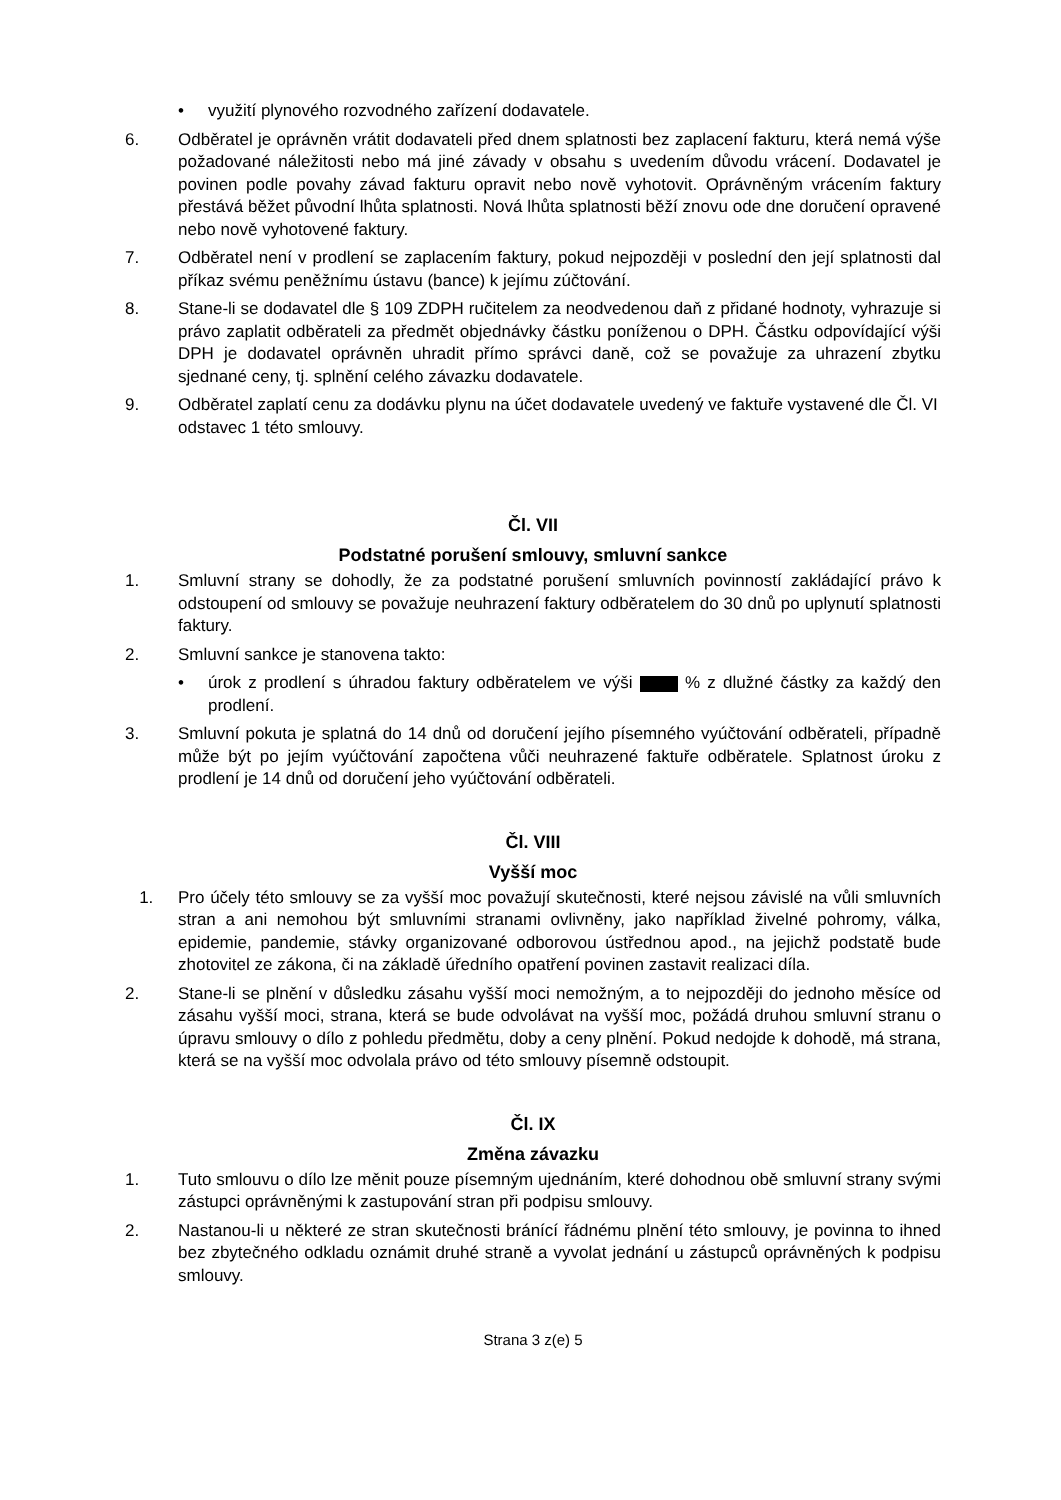• využití plynového rozvodného zařízení dodavatele.
6. Odběratel je oprávněn vrátit dodavateli před dnem splatnosti bez zaplacení fakturu, která nemá výše požadované náležitosti nebo má jiné závady v obsahu s uvedením důvodu vrácení. Dodavatel je povinen podle povahy závad fakturu opravit nebo nově vyhotovit. Oprávněným vrácením faktury přestává běžet původní lhůta splatnosti. Nová lhůta splatnosti běží znovu ode dne doručení opravené nebo nově vyhotovené faktury.
7. Odběratel není v prodlení se zaplacením faktury, pokud nejpozději v poslední den její splatnosti dal příkaz svému peněžnímu ústavu (bance) k jejímu zúčtování.
8. Stane-li se dodavatel dle § 109 ZDPH ručitelem za neodvedenou daň z přidané hodnoty, vyhrazuje si právo zaplatit odběrateli za předmět objednávky částku poníženou o DPH. Částku odpovídající výši DPH je dodavatel oprávněn uhradit přímo správci daně, což se považuje za uhrazení zbytku sjednané ceny, tj. splnění celého závazku dodavatele.
9. Odběratel zaplatí cenu za dodávku plynu na účet dodavatele uvedený ve faktuře vystavené dle Čl. VI odstavec 1 této smlouvy.
Čl. VII
Podstatné porušení smlouvy, smluvní sankce
1. Smluvní strany se dohodly, že za podstatné porušení smluvních povinností zakládající právo k odstoupení od smlouvy se považuje neuhrazení faktury odběratelem do 30 dnů po uplynutí splatnosti faktury.
2. Smluvní sankce je stanovena takto:
• úrok z prodlení s úhradou faktury odběratelem ve výši % z dlužné částky za každý den prodlení.
3. Smluvní pokuta je splatná do 14 dnů od doručení jejího písemného vyúčtování odběrateli, případně může být po jejím vyúčtování započtena vůči neuhrazené faktuře odběratele. Splatnost úroku z prodlení je 14 dnů od doručení jeho vyúčtování odběrateli.
Čl. VIII
Vyšší moc
1. Pro účely této smlouvy se za vyšší moc považují skutečnosti, které nejsou závislé na vůli smluvních stran a ani nemohou být smluvními stranami ovlivněny, jako například živelné pohromy, válka, epidemie, pandemie, stávky organizované odborovou ústřednou apod., na jejichž podstatě bude zhotovitel ze zákona, či na základě úředního opatření povinen zastavit realizaci díla.
2. Stane-li se plnění v důsledku zásahu vyšší moci nemožným, a to nejpozději do jednoho měsíce od zásahu vyšší moci, strana, která se bude odvolávat na vyšší moc, požádá druhou smluvní stranu o úpravu smlouvy o dílo z pohledu předmětu, doby a ceny plnění. Pokud nedojde k dohodě, má strana, která se na vyšší moc odvolala právo od této smlouvy písemně odstoupit.
Čl. IX
Změna závazku
1. Tuto smlouvu o dílo lze měnit pouze písemným ujednáním, které dohodnou obě smluvní strany svými zástupci oprávněnými k zastupování stran při podpisu smlouvy.
2. Nastanou-li u některé ze stran skutečnosti bránící řádnému plnění této smlouvy, je povinna to ihned bez zbytečného odkladu oznámit druhé straně a vyvolat jednání u zástupců oprávněných k podpisu smlouvy.
Strana 3 z(e) 5